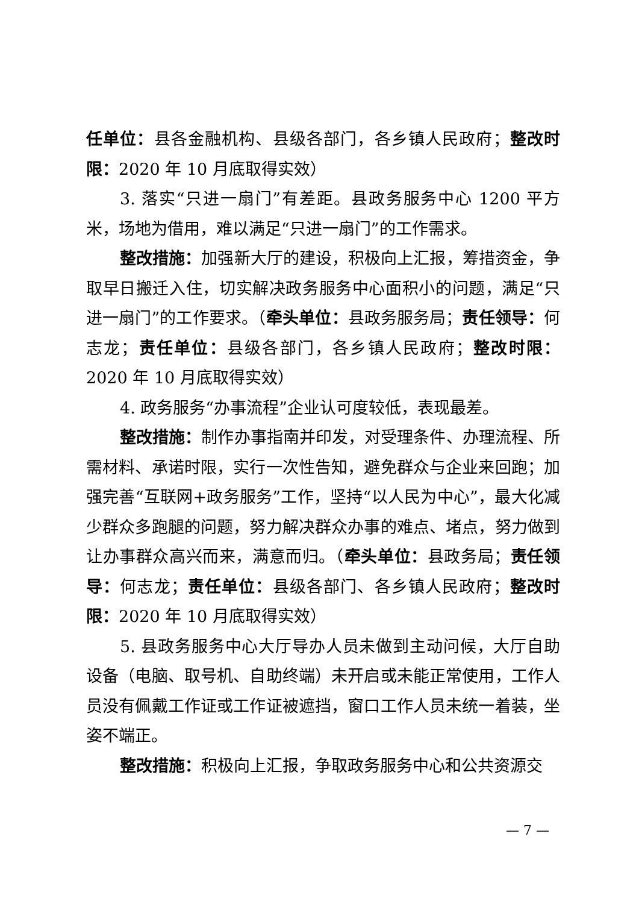任单位：县各金融机构、县级各部门，各乡镇人民政府；整改时限：2020 年 10 月底取得实效）
3. 落实“只进一扇门”有差距。县政务服务中心 1200 平方米，场地为借用，难以满足“只进一扇门”的工作需求。
整改措施：加强新大厅的建设，积极向上汇报，筹措资金，争取早日搬迁入住，切实解决政务服务中心面积小的问题，满足“只进一扇门”的工作要求。（牵头单位：县政务服务局；责任领导：何志龙；责任单位：县级各部门，各乡镇人民政府；整改时限：2020 年 10 月底取得实效）
4. 政务服务“办事流程”企业认可度较低，表现最差。
整改措施：制作办事指南并印发，对受理条件、办理流程、所需材料、承诺时限，实行一次性告知，避免群众与企业来回跑；加强完善“互联网+政务服务”工作，坚持“以人民为中心”，最大化减少群众多跑腿的问题，努力解决群众办事的难点、堵点，努力做到让办事群众高兴而来，满意而归。（牵头单位：县政务局；责任领导：何志龙；责任单位：县级各部门、各乡镇人民政府；整改时限：2020 年 10 月底取得实效）
5. 县政务服务中心大厅导办人员未做到主动问候，大厅自助设备（电脑、取号机、自助终端）未开启或未能正常使用，工作人员没有佩戴工作证或工作证被遮挡，窗口工作人员未统一着装，坐姿不端正。
整改措施：积极向上汇报，争取政务服务中心和公共资源交
— 7 —